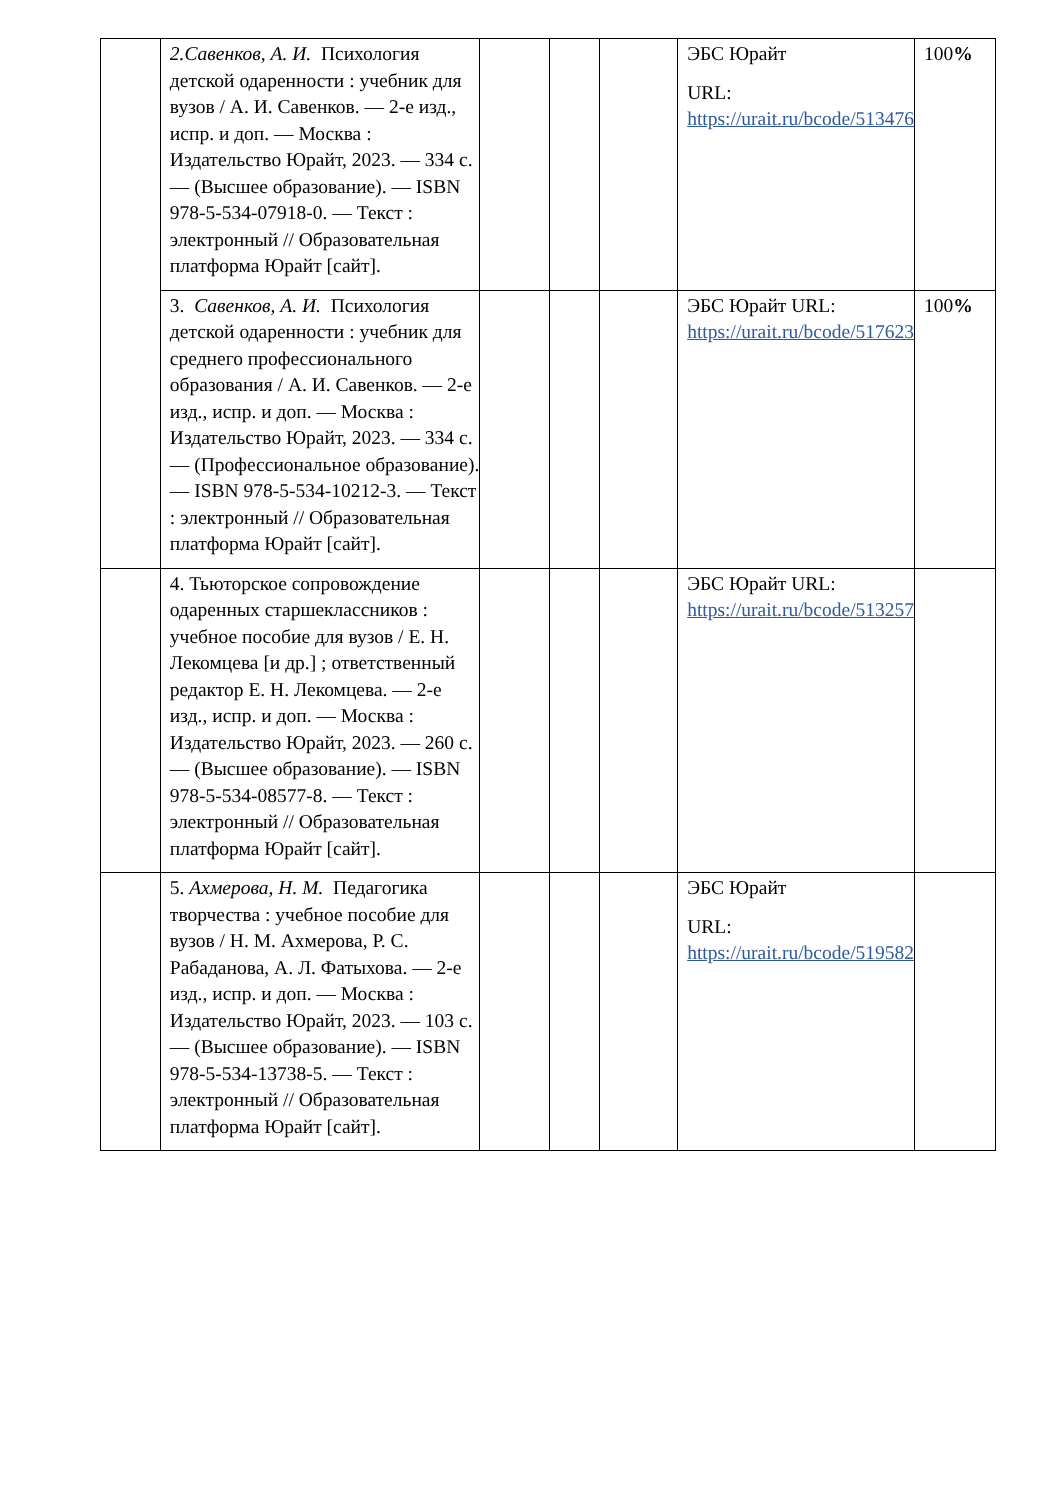| | 2.Савенков, А. И. Психология детской одаренности : учебник для вузов / А. И. Савенков. — 2-е изд., испр. и доп. — Москва : Издательство Юрайт, 2023. — 334 с. — (Высшее образование). — ISBN 978-5-534-07918-0. — Текст : электронный // Образовательная платформа Юрайт [сайт]. | | | | ЭБС Юрайт URL: https://urait.ru/bcode/513476 | 100 % |
| | 3. Савенков, А. И. Психология детской одаренности : учебник для среднего профессионального образования / А. И. Савенков. — 2-е изд., испр. и доп. — Москва : Издательство Юрайт, 2023. — 334 с. — (Профессиональное образование). — ISBN 978-5-534-10212-3. — Текст : электронный // Образовательная платформа Юрайт [сайт]. | | | | ЭБС Юрайт URL: https://urait.ru/bcode/517623 | 100 % |
| | 4. Тьюторское сопровождение одаренных старшеклассников : учебное пособие для вузов / Е. Н. Лекомцева [и др.] ; ответственный редактор Е. Н. Лекомцева. — 2-е изд., испр. и доп. — Москва : Издательство Юрайт, 2023. — 260 с. — (Высшее образование). — ISBN 978-5-534-08577-8. — Текст : электронный // Образовательная платформа Юрайт [сайт]. | | | | ЭБС Юрайт URL: https://urait.ru/bcode/513257 | |
| | 5. Ахмерова, Н. М. Педагогика творчества : учебное пособие для вузов / Н. М. Ахмерова, Р. С. Рабаданова, А. Л. Фатыхова. — 2-е изд., испр. и доп. — Москва : Издательство Юрайт, 2023. — 103 с. — (Высшее образование). — ISBN 978-5-534-13738-5. — Текст : электронный // Образовательная платформа Юрайт [сайт]. | | | | ЭБС Юрайт URL: https://urait.ru/bcode/519582 | |